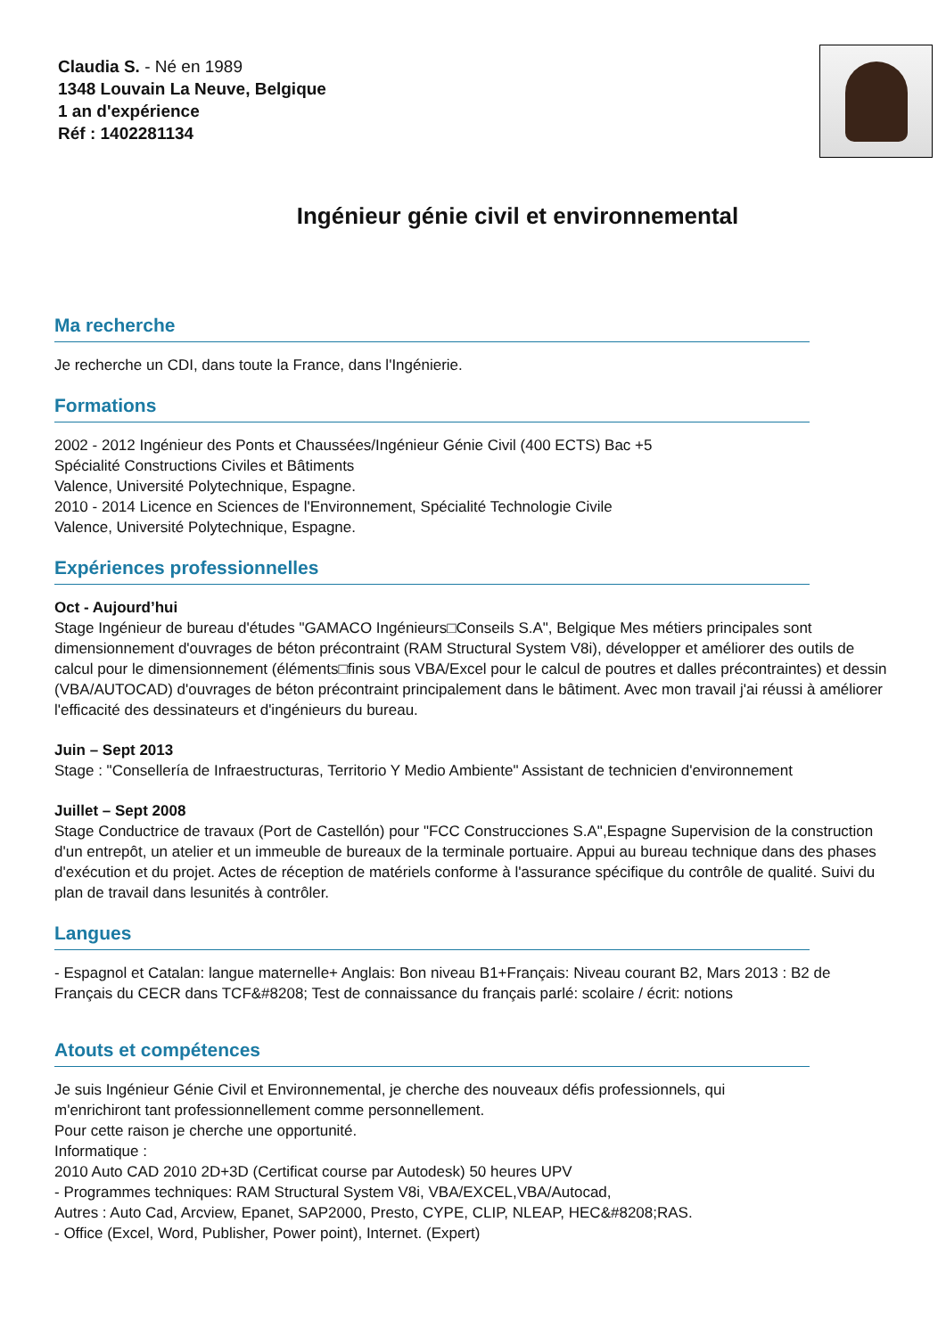Claudia S. - Né en 1989
1348 Louvain La Neuve, Belgique
1 an d'expérience
Réf : 1402281134
Ingénieur génie civil et environnemental
Ma recherche
Je recherche un CDI, dans toute la France, dans l'Ingénierie.
Formations
2002 - 2012 Ingénieur des Ponts et Chaussées/Ingénieur Génie Civil (400 ECTS) Bac +5
Spécialité Constructions Civiles et Bâtiments
Valence, Université Polytechnique, Espagne.
2010 - 2014 Licence en Sciences de l'Environnement, Spécialité Technologie Civile
Valence, Université Polytechnique, Espagne.
Expériences professionnelles
Oct - Aujourd’hui
Stage Ingénieur de bureau d'études "GAMACO Ingénieurs□Conseils S.A", Belgique Mes métiers principales sont dimensionnement d'ouvrages de béton précontraint (RAM Structural System V8i), développer et améliorer des outils de calcul pour le dimensionnement (éléments□finis sous VBA/Excel pour le calcul de poutres et dalles précontraintes) et dessin (VBA/AUTOCAD) d'ouvrages de béton précontraint principalement dans le bâtiment. Avec mon travail j'ai réussi à améliorer l'efficacité des dessinateurs et d'ingénieurs du bureau.
Juin – Sept 2013
Stage : "Consellería de Infraestructuras, Territorio Y Medio Ambiente" Assistant de technicien d'environnement
Juillet – Sept 2008
Stage Conductrice de travaux (Port de Castellón) pour "FCC Construcciones S.A",Espagne Supervision de la construction d'un entrepôt, un atelier et un immeuble de bureaux de la terminale portuaire. Appui au bureau technique dans des phases d'exécution et du projet. Actes de réception de matériels conforme à l'assurance spécifique du contrôle de qualité. Suivi du plan de travail dans lesunités à contrôler.
Langues
- Espagnol et Catalan: langue maternelle+ Anglais: Bon niveau B1+Français: Niveau courant B2, Mars 2013 : B2 de Français du CECR dans TCF&#8208; Test de connaissance du français parlé: scolaire / écrit: notions
Atouts et compétences
Je suis Ingénieur Génie Civil et Environnemental, je cherche des nouveaux défis professionnels, qui
m'enrichiront tant professionnellement comme personnellement.
Pour cette raison je cherche une opportunité.
Informatique :
2010 Auto CAD 2010 2D+3D (Certificat course par Autodesk) 50 heures UPV
- Programmes techniques: RAM Structural System V8i, VBA/EXCEL,VBA/Autocad,
Autres : Auto Cad, Arcview, Epanet, SAP2000, Presto, CYPE, CLIP, NLEAP, HEC&#8208;RAS.
- Office (Excel, Word, Publisher, Power point), Internet. (Expert)